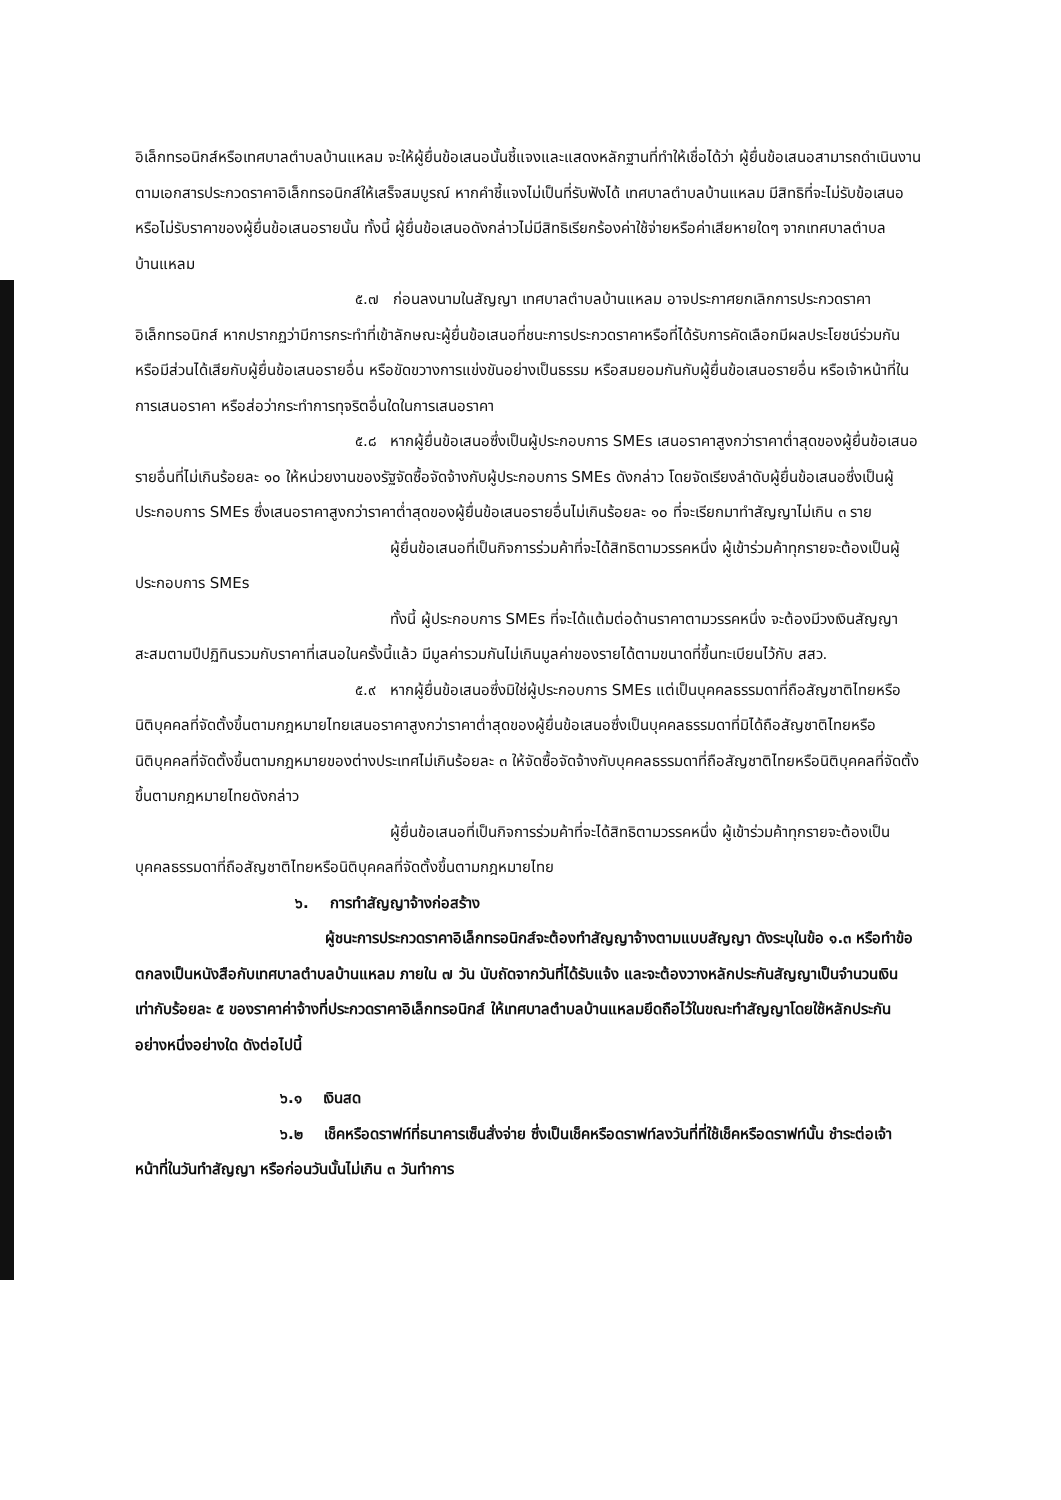อิเล็กทรอนิกส์หรือเทศบาลตำบลบ้านแหลม จะให้ผู้ยื่นข้อเสนอนั้นชี้แจงและแสดงหลักฐานที่ทำให้เชื่อได้ว่า ผู้ยื่นข้อเสนอสามารถดำเนินงานตามเอกสารประกวดราคาอิเล็กทรอนิกส์ให้เสร็จสมบูรณ์ หากคำชี้แจงไม่เป็นที่รับฟังได้ เทศบาลตำบลบ้านแหลม มีสิทธิที่จะไม่รับข้อเสนอหรือไม่รับราคาของผู้ยื่นข้อเสนอรายนั้น ทั้งนี้ ผู้ยื่นข้อเสนอดังกล่าวไม่มีสิทธิเรียกร้องค่าใช้จ่ายหรือค่าเสียหายใดๆ จากเทศบาลตำบลบ้านแหลม
๕.๗ ก่อนลงนามในสัญญา เทศบาลตำบลบ้านแหลม อาจประกาศยกเลิกการประกวดราคาอิเล็กทรอนิกส์ หากปรากฏว่ามีการกระทำที่เข้าลักษณะผู้ยื่นข้อเสนอที่ชนะการประกวดราคาหรือที่ได้รับการคัดเลือกมีผลประโยชน์ร่วมกัน หรือมีส่วนได้เสียกับผู้ยื่นข้อเสนอรายอื่น หรือขัดขวางการแข่งขันอย่างเป็นธรรม หรือสมยอมกันกับผู้ยื่นข้อเสนอรายอื่น หรือเจ้าหน้าที่ในการเสนอราคา หรือส่อว่ากระทำการทุจริตอื่นใดในการเสนอราคา
๕.๘ หากผู้ยื่นข้อเสนอซึ่งเป็นผู้ประกอบการ SMEs เสนอราคาสูงกว่าราคาต่ำสุดของผู้ยื่นข้อเสนอรายอื่นที่ไม่เกินร้อยละ ๑๐ ให้หน่วยงานของรัฐจัดซื้อจัดจ้างกับผู้ประกอบการ SMEs ดังกล่าว โดยจัดเรียงลำดับผู้ยื่นข้อเสนอซึ่งเป็นผู้ประกอบการ SMEs ซึ่งเสนอราคาสูงกว่าราคาต่ำสุดของผู้ยื่นข้อเสนอรายอื่นไม่เกินร้อยละ ๑๐ ที่จะเรียกมาทำสัญญาไม่เกิน ๓ ราย
ผู้ยื่นข้อเสนอที่เป็นกิจการร่วมค้าที่จะได้สิทธิตามวรรคหนึ่ง ผู้เข้าร่วมค้าทุกรายจะต้องเป็นผู้ประกอบการ SMEs
ทั้งนี้ ผู้ประกอบการ SMEs ที่จะได้แต้มต่อด้านราคาตามวรรคหนึ่ง จะต้องมีวงเงินสัญญาสะสมตามปีปฏิทินรวมกับราคาที่เสนอในครั้งนี้แล้ว มีมูลค่ารวมกันไม่เกินมูลค่าของรายได้ตามขนาดที่ขึ้นทะเบียนไว้กับ สสว.
๕.๙ หากผู้ยื่นข้อเสนอซึ่งมิใช่ผู้ประกอบการ SMEs แต่เป็นบุคคลธรรมดาที่ถือสัญชาติไทยหรือนิติบุคคลที่จัดตั้งขึ้นตามกฎหมายไทยเสนอราคาสูงกว่าราคาต่ำสุดของผู้ยื่นข้อเสนอซึ่งเป็นบุคคลธรรมดาที่มิได้ถือสัญชาติไทยหรือนิติบุคคลที่จัดตั้งขึ้นตามกฎหมายของต่างประเทศไม่เกินร้อยละ ๓ ให้จัดซื้อจัดจ้างกับบุคคลธรรมดาที่ถือสัญชาติไทยหรือนิติบุคคลที่จัดตั้งขึ้นตามกฎหมายไทยดังกล่าว
ผู้ยื่นข้อเสนอที่เป็นกิจการร่วมค้าที่จะได้สิทธิตามวรรคหนึ่ง ผู้เข้าร่วมค้าทุกรายจะต้องเป็นบุคคลธรรมดาที่ถือสัญชาติไทยหรือนิติบุคคลที่จัดตั้งขึ้นตามกฎหมายไทย
๖. การทำสัญญาจ้างก่อสร้าง
ผู้ชนะการประกวดราคาอิเล็กทรอนิกส์จะต้องทำสัญญาจ้างตามแบบสัญญา ดังระบุในข้อ ๑.๓ หรือทำข้อตกลงเป็นหนังสือกับเทศบาลตำบลบ้านแหลม ภายใน ๗ วัน นับถัดจากวันที่ได้รับแจ้ง และจะต้องวางหลักประกันสัญญาเป็นจำนวนเงินเท่ากับร้อยละ ๕ ของราคาค่าจ้างที่ประกวดราคาอิเล็กทรอนิกส์ ให้เทศบาลตำบลบ้านแหลมยึดถือไว้ในขณะทำสัญญาโดยใช้หลักประกันอย่างหนึ่งอย่างใด ดังต่อไปนี้
๖.๑ เงินสด
๖.๒ เช็คหรือดราฟท์ที่ธนาคารเซ็นสั่งจ่าย ซึ่งเป็นเช็คหรือดราฟท์ลงวันที่ที่ใช้เช็คหรือดราฟท์นั้น ชำระต่อเจ้าหน้าที่ในวันทำสัญญา หรือก่อนวันนั้นไม่เกิน ๓ วันทำการ